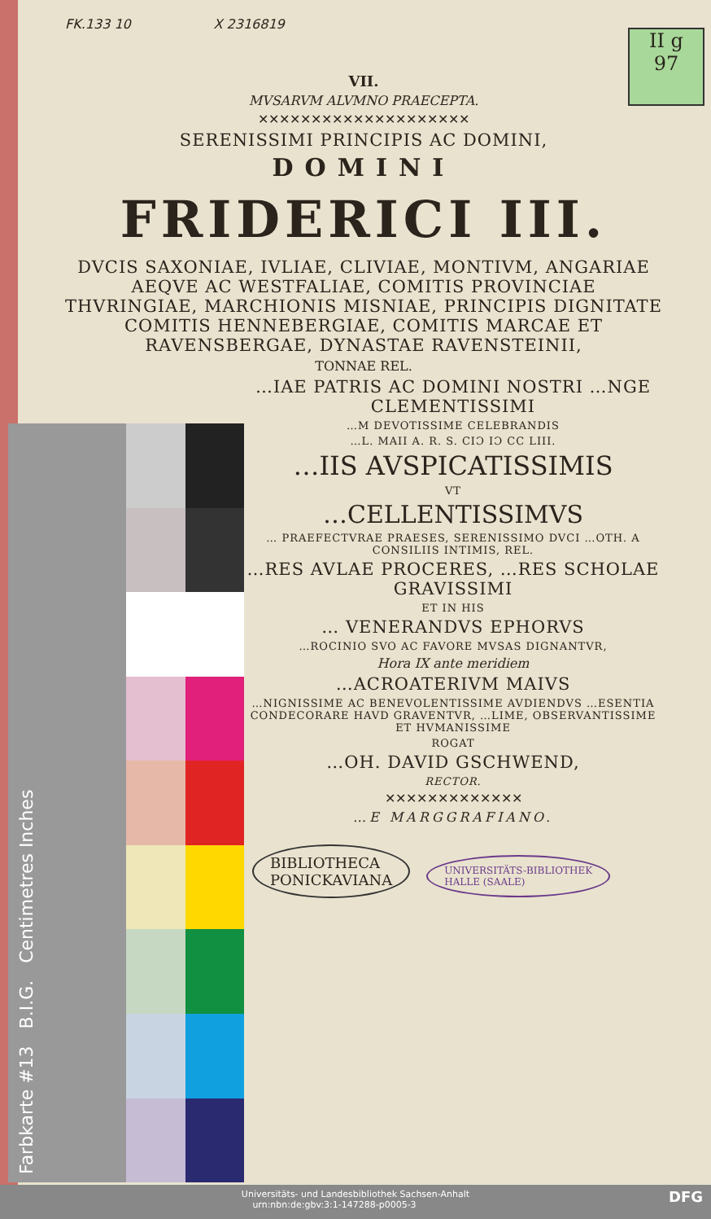II g
97
FK.133 10 X 2316819
VII.
MVSARVM ALVMNO PRAECEPTA.
✕✕✕✕✕✕✕✕✕✕✕✕✕✕✕✕✕✕✕✕
SERENISSIMI PRINCIPIS AC DOMINI,
DOMINI
FRIDERICI III.
DVCIS SAXONIAE, IVLIAE, CLIVIAE, MONTIVM, ANGARIAE AEQVE AC WESTFALIAE, COMITIS PROVINCIAE THVRINGIAE, MARCHIONIS MISNIAE, PRINCIPIS DIGNITATE COMITIS HENNEBERGIAE, COMITIS MARCAE ET RAVENSBERGAE, DYNASTAE RAVENSTEINII,
TONNAE REL.
…IAE PATRIS AC DOMINI NOSTRI …NGE CLEMENTISSIMI
…M DEVOTISSIME CELEBRANDIS
…L. MAII A. R. S. CIƆ IƆ CC LIII.
…IIS AVSPICATISSIMIS
VT
…CELLENTISSIMVS
… PRAEFECTVRAE PRAESES, SERENISSIMO DVCI …OTH. A CONSILIIS INTIMIS, REL.
…RES AVLAE PROCERES, …RES SCHOLAE GRAVISSIMI
ET IN HIS
… VENERANDVS EPHORVS
…ROCINIO SVO AC FAVORE MVSAS DIGNANTVR,
Hora IX ante meridiem
…ACROATERIVM MAIVS
…NIGNISSIME AC BENEVOLENTISSIME AVDIENDVS …ESENTIA CONDECORARE HAVD GRAVENTVR, …LIME, OBSERVANTISSIME ET HVMANISSIME
ROGAT
…OH. DAVID GSCHWEND,
RECTOR.
✕✕✕✕✕✕✕✕✕✕✕✕✕
…E MARGGRAFIANO.
BIBLIOTHECA
PONICKAVIANA UNIVERSITÄTS-BIBLIOTHEK
HALLE (SAALE)
Farbkarte #13 B.I.G. Centimetres Inches
Universitäts- und Landesbibliothek Sachsen-Anhalt
urn:nbn:de:gbv:3:1-147288-p0005-3 DFG